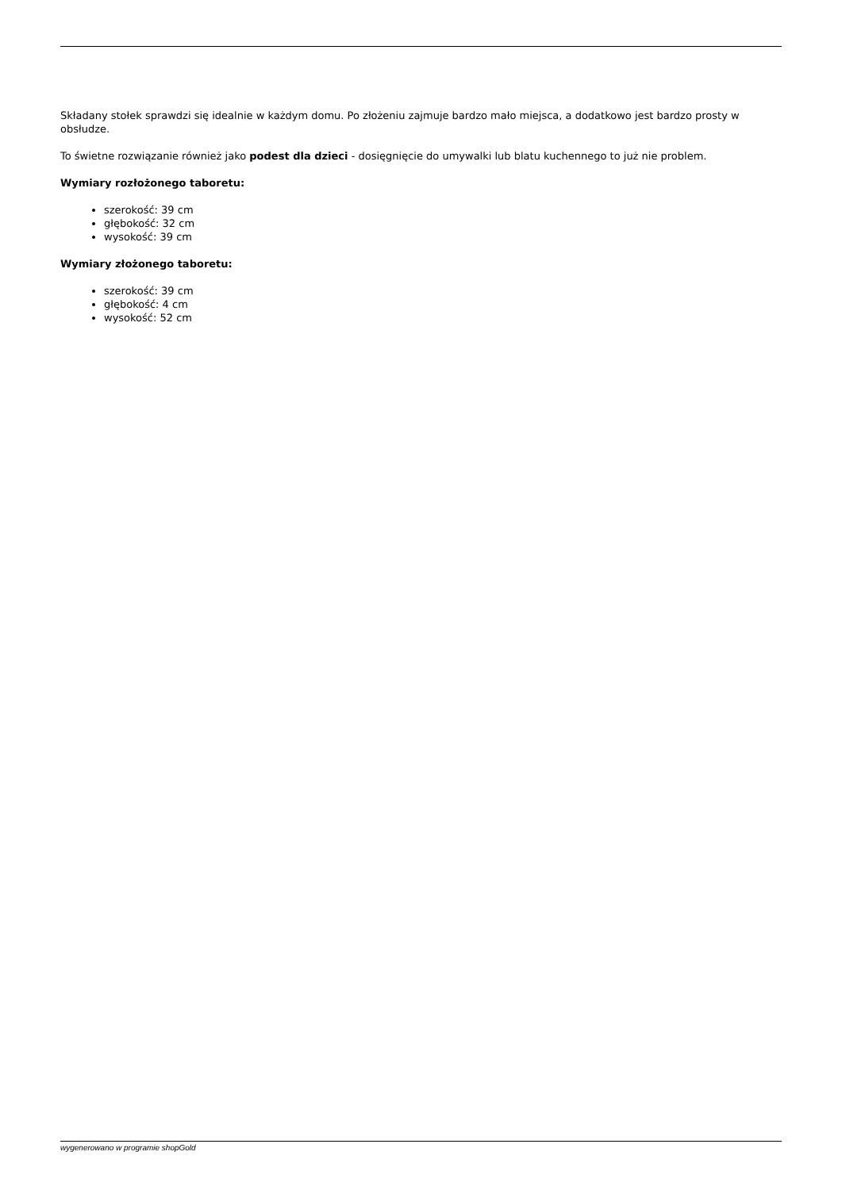Składany stołek sprawdzi się idealnie w każdym domu. Po złożeniu zajmuje bardzo mało miejsca, a dodatkowo jest bardzo prosty w obsłudze.
To świetne rozwiązanie również jako podest dla dzieci - dosięgnięcie do umywalki lub blatu kuchennego to już nie problem.
Wymiary rozłożonego taboretu:
szerokość: 39 cm
głębokość: 32 cm
wysokość: 39 cm
Wymiary złożonego taboretu:
szerokość: 39 cm
głębokość: 4 cm
wysokość: 52 cm
wygenerowano w programie shopGold